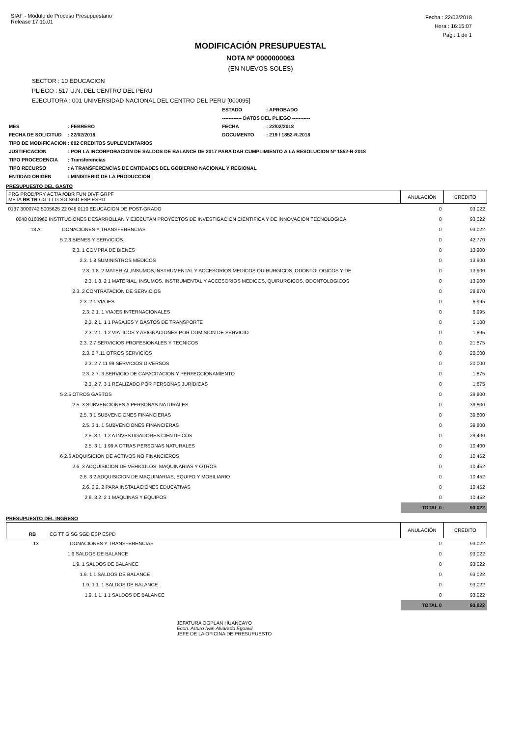SIAF - Módulo de Proceso Presupuestario
Release 17.10.01
Fecha : 22/02/2018
Hora : 16:15:07
Pag.: 1 de 1
MODIFICACIÓN PRESUPUESTAL
NOTA Nº 0000000063
(EN NUEVOS SOLES)
SECTOR : 10 EDUCACION
PLIEGO : 517 U.N. DEL CENTRO DEL PERU
EJECUTORA : 001 UNIVERSIDAD NACIONAL DEL CENTRO DEL PERU [000095]
| | | ESTADO | : APROBADO |
| | | ------------ DATOS DEL PLIEGO ----------- | |
| MES | : FEBRERO | FECHA | : 22/02/2018 |
| FECHA DE SOLICITUD | : 22/02/2018 | DOCUMENTO | : 219 / 1852-R-2018 |
| TIPO DE MODIFICACION : 002 CREDITOS SUPLEMENTARIOS | | | |
| JUSTIFICACIÓN | : POR LA INCORPORACION DE SALDOS DE BALANCE DE 2017 PARA DAR CUMPLIMIENTO A LA RESOLUCION Nº 1852-R-2018 | | |
| TIPO PROCEDENCIA | : Transferencias | | |
| TIPO RECURSO | : A TRANSFERENCIAS DE ENTIDADES DEL GOBIERNO NACIONAL Y REGIONAL | | |
| ENTIDAD ORIGEN | : MINISTERIO DE LA PRODUCCION | | |
PRESUPUESTO DEL GASTO
| PRG PROD/PRY ACT/AI/OBR FUN DIVF GRPF META RB TR CG TT G SG SGD ESP ESPD | ANULACIÓN | CREDITO |
| --- | --- | --- |
| 0137 3000742 5005625 22 048 0110 EDUCACION DE POST-GRADO | 0 | 93,022 |
| 0048 0160962 INSTITUCIONES DESARROLLAN Y EJECUTAN PROYECTOS DE INVESTIGACION CIENTIFICA Y DE INNOVACION TECNOLOGICA | 0 | 93,022 |
| 13 A DONACIONES Y TRANSFERENCIAS | 0 | 93,022 |
| 5 2.3 BIENES Y SERVICIOS | 0 | 42,770 |
| 2.3. 1 COMPRA DE BIENES | 0 | 13,900 |
| 2.3. 1 8 SUMINISTROS MEDICOS | 0 | 13,900 |
| 2.3. 1 8. 2 MATERIAL,INSUMOS,INSTRUMENTAL Y ACCESORIOS MEDICOS,QUIRURGICOS, ODONTOLOGICOS Y DE | 0 | 13,900 |
| 2.3. 1 8. 2 1 MATERIAL, INSUMOS, INSTRUMENTAL Y ACCESORIOS MEDICOS, QUIRURGICOS, ODONTOLOGICOS | 0 | 13,900 |
| 2.3. 2 CONTRATACION DE SERVICIOS | 0 | 28,870 |
| 2.3. 2 1 VIAJES | 0 | 6,995 |
| 2.3. 2 1. 1 VIAJES INTERNACIONALES | 0 | 6,995 |
| 2.3. 2 1. 1 1 PASAJES Y GASTOS DE TRANSPORTE | 0 | 5,100 |
| 2.3. 2 1. 1 2 VIATICOS Y ASIGNACIONES POR COMISION DE SERVICIO | 0 | 1,895 |
| 2.3. 2 7 SERVICIOS PROFESIONALES Y TECNICOS | 0 | 21,875 |
| 2.3. 2 7.11 OTROS SERVICIOS | 0 | 20,000 |
| 2.3. 2 7.11 99 SERVICIOS DIVERSOS | 0 | 20,000 |
| 2.3. 2 7. 3 SERVICIO DE CAPACITACION Y PERFECCIONAMIENTO | 0 | 1,875 |
| 2.3. 2 7. 3 1 REALIZADO POR PERSONAS JURIDICAS | 0 | 1,875 |
| 5 2.5 OTROS GASTOS | 0 | 39,800 |
| 2.5. 3 SUBVENCIONES A PERSONAS NATURALES | 0 | 39,800 |
| 2.5. 3 1 SUBVENCIONES FINANCIERAS | 0 | 39,800 |
| 2.5. 3 1. 1 SUBVENCIONES FINANCIERAS | 0 | 39,800 |
| 2.5. 3 1. 1 2 A INVESTIGADORES CIENTIFICOS | 0 | 29,400 |
| 2.5. 3 1. 1 99 A OTRAS PERSONAS NATURALES | 0 | 10,400 |
| 6 2.6 ADQUISICION DE ACTIVOS NO FINANCIEROS | 0 | 10,452 |
| 2.6. 3 ADQUISICION DE VEHICULOS, MAQUINARIAS Y OTROS | 0 | 10,452 |
| 2.6. 3 2 ADQUISICION DE MAQUINARIAS, EQUIPO Y MOBILIARIO | 0 | 10,452 |
| 2.6. 3 2. 2 PARA INSTALACIONES EDUCATIVAS | 0 | 10,452 |
| 2.6. 3 2. 2 1 MAQUINAS Y EQUIPOS | 0 | 10,452 |
| | TOTAL 0 | 93,022 |
PRESUPUESTO DEL INGRESO
| RB CG TT G SG SGD ESP ESPD | ANULACIÓN | CREDITO |
| --- | --- | --- |
| 13 DONACIONES Y TRANSFERENCIAS | 0 | 93,022 |
| 1.9 SALDOS DE BALANCE | 0 | 93,022 |
| 1.9. 1 SALDOS DE BALANCE | 0 | 93,022 |
| 1.9. 1 1 SALDOS DE BALANCE | 0 | 93,022 |
| 1.9. 1 1. 1 SALDOS DE BALANCE | 0 | 93,022 |
| 1.9. 1 1. 1 1 SALDOS DE BALANCE | 0 | 93,022 |
| | TOTAL 0 | 93,022 |
JEFATURA OGPLAN HUANCAYO
Econ. Arturo Ivan Alvarado Egoavil
JEFE DE LA OFICINA DE PRESUPUESTO